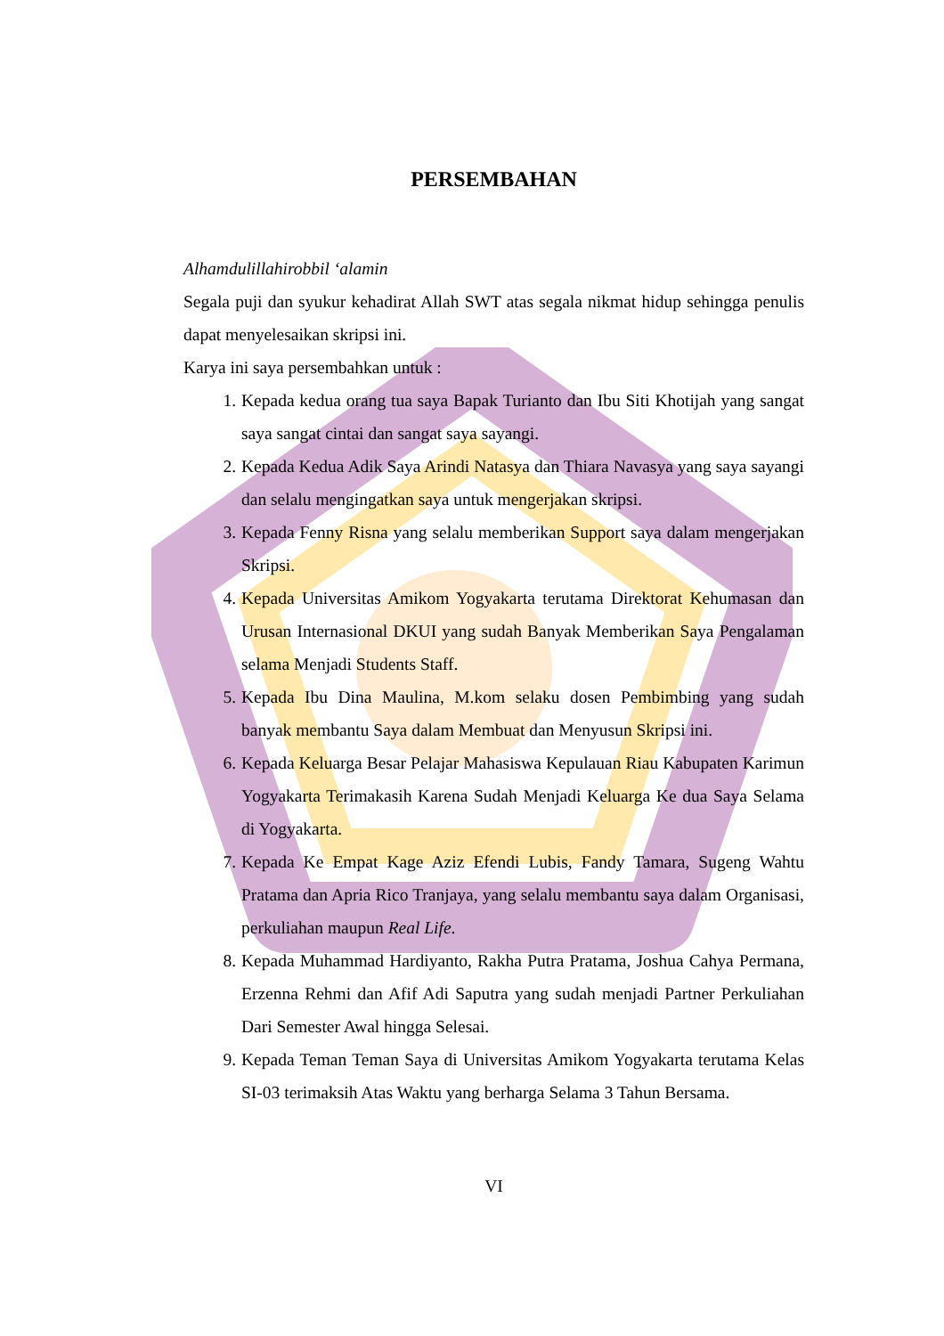PERSEMBAHAN
Alhamdulillahirobbil ‘alamin
Segala puji dan syukur kehadirat Allah SWT atas segala nikmat hidup sehingga penulis dapat menyelesaikan skripsi ini.
Karya ini saya persembahkan untuk :
1. Kepada kedua orang tua saya Bapak Turianto dan Ibu Siti Khotijah yang sangat saya sangat cintai dan sangat saya sayangi.
2. Kepada Kedua Adik Saya Arindi Natasya dan Thiara Navasya yang saya sayangi dan selalu mengingatkan saya untuk mengerjakan skripsi.
3. Kepada Fenny Risna yang selalu memberikan Support saya dalam mengerjakan Skripsi.
4. Kepada Universitas Amikom Yogyakarta terutama Direktorat Kehumasan dan Urusan Internasional DKUI yang sudah Banyak Memberikan Saya Pengalaman selama Menjadi Students Staff.
5. Kepada Ibu Dina Maulina, M.kom selaku dosen Pembimbing yang sudah banyak membantu Saya dalam Membuat dan Menyusun Skripsi ini.
6. Kepada Keluarga Besar Pelajar Mahasiswa Kepulauan Riau Kabupaten Karimun Yogyakarta Terimakasih Karena Sudah Menjadi Keluarga Ke dua Saya Selama di Yogyakarta.
7. Kepada Ke Empat Kage Aziz Efendi Lubis, Fandy Tamara, Sugeng Wahtu Pratama dan Apria Rico Tranjaya, yang selalu membantu saya dalam Organisasi, perkuliahan maupun Real Life.
8. Kepada Muhammad Hardiyanto, Rakha Putra Pratama, Joshua Cahya Permana, Erzenna Rehmi dan Afif Adi Saputra yang sudah menjadi Partner Perkuliahan Dari Semester Awal hingga Selesai.
9. Kepada Teman Teman Saya di Universitas Amikom Yogyakarta terutama Kelas SI-03 terimaksih Atas Waktu yang berharga Selama 3 Tahun Bersama.
VI